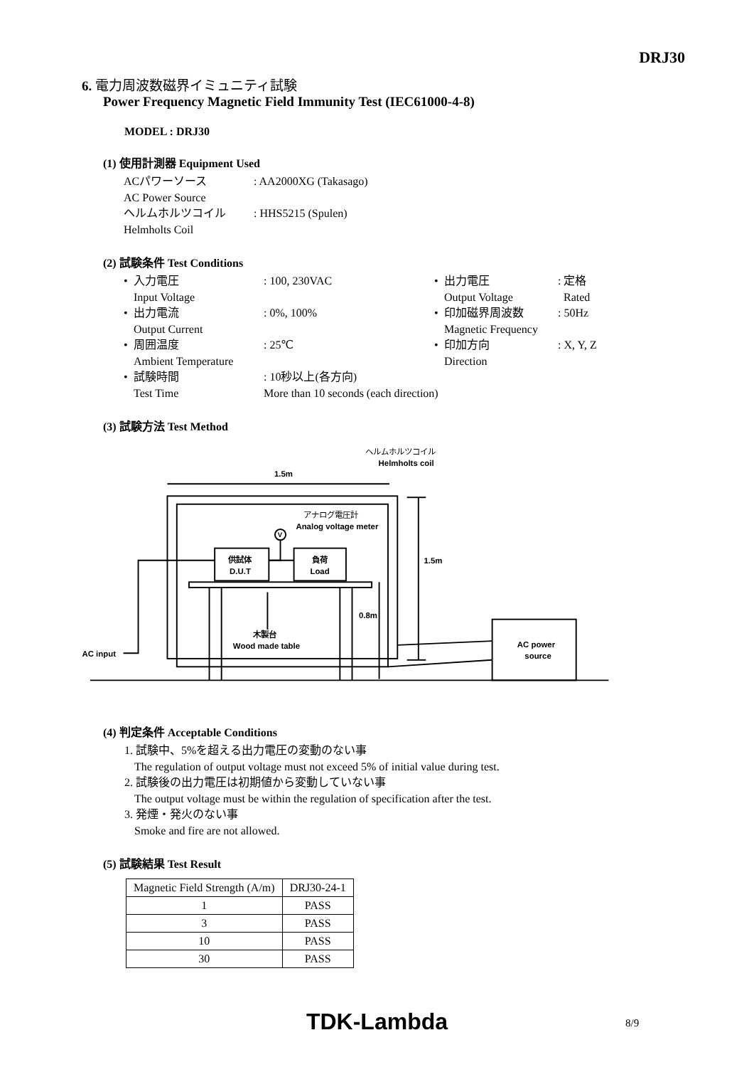DRJ30
6. 電力周波数磁界イミュニティ試験
Power Frequency Magnetic Field Immunity Test (IEC61000-4-8)
MODEL : DRJ30
(1) 使用計測器 Equipment Used
ACパワーソース
AC Power Source: AA2000XG (Takasago) ヘルムホルツコイル
Helmholts Coil: HHS5215 (Spulen)
(2) 試験条件 Test Conditions
• 入力電圧
Input Voltage: 100, 230VAC • 出力電圧
Output Voltage: 定格
Rated • 出力電流
Output Current: 0%, 100% • 印加磁界周波数
Magnetic Frequency: 50Hz • 周囲温度
Ambient Temperature: 25℃ • 印加方向
Direction: X, Y, Z • 試験時間
Test Time: 10秒以上(各方向)
More than 10 seconds (each direction)
(3) 試験方法 Test Method
1.5m
1.5m
0.8m
ヘルムホルツコイル
Helmholts coil
アナログ電圧計
Analog voltage meter
供試体
D.U.T
負荷
Load
木製台
Wood made table
AC input
AC power
source
V
(4) 判定条件 Acceptable Conditions
1. 試験中、5%を超える出力電圧の変動のない事
The regulation of output voltage must not exceed 5% of initial value during test.
2. 試験後の出力電圧は初期値から変動していない事
The output voltage must be within the regulation of specification after the test.
3. 発煙・発火のない事
Smoke and fire are not allowed.
(5) 試験結果 Test Result
| Magnetic Field Strength (A/m) | DRJ30-24-1 |
| 1 | PASS |
| 3 | PASS |
| 10 | PASS |
| 30 | PASS |
TDK-Lambda 8/9